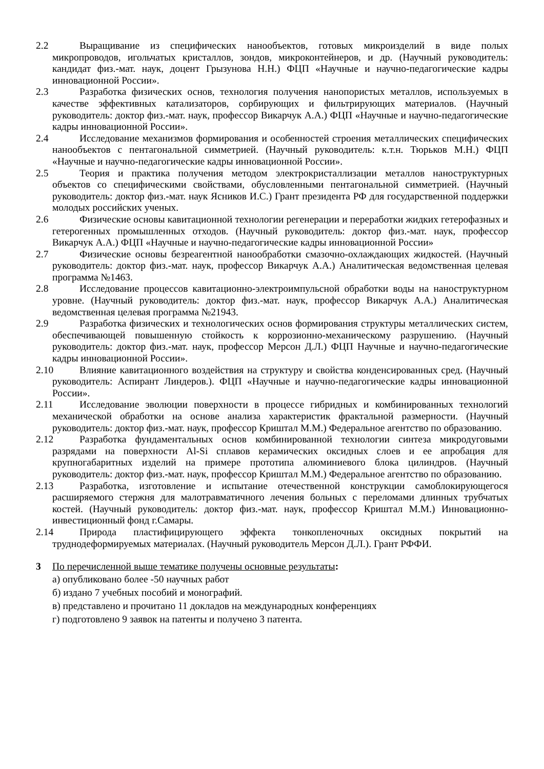2.2 Выращивание из специфических нанообъектов, готовых микроизделий в виде полых микропроводов, игольчатых кристаллов, зондов, микроконтейнеров, и др. (Научный руководитель: кандидат физ.-мат. наук, доцент Грызунова Н.Н.) ФЦП «Научные и научно-педагогические кадры инновационной России».
2.3 Разработка физических основ, технология получения нанопористых металлов, используемых в качестве эффективных катализаторов, сорбирующих и фильтрирующих материалов. (Научный руководитель: доктор физ.-мат. наук, профессор Викарчук А.А.) ФЦП «Научные и научно-педагогические кадры инновационной России».
2.4 Исследование механизмов формирования и особенностей строения металлических специфических нанообъектов с пентагональной симметрией. (Научный руководитель: к.т.н. Тюрьков М.Н.) ФЦП «Научные и научно-педагогические кадры инновационной России».
2.5 Теория и практика получения методом электрокристаллизации металлов наноструктурных объектов со специфическими свойствами, обусловленными пентагональной симметрией. (Научный руководитель: доктор физ.-мат. наук Ясников И.С.) Грант президента РФ для государственной поддержки молодых российских ученых.
2.6 Физические основы кавитационной технологии регенерации и переработки жидких гетерофазных и гетерогенных промышленных отходов. (Научный руководитель: доктор физ.-мат. наук, профессор Викарчук А.А.) ФЦП «Научные и научно-педагогические кадры инновационной России»
2.7 Физические основы безреагентной нанообработки смазочно-охлаждающих жидкостей. (Научный руководитель: доктор физ.-мат. наук, профессор Викарчук А.А.) Аналитическая ведомственная целевая программа №1463.
2.8 Исследование процессов кавитационно-электроимпульсной обработки воды на наноструктурном уровне. (Научный руководитель: доктор физ.-мат. наук, профессор Викарчук А.А.) Аналитическая ведомственная целевая программа №21943.
2.9 Разработка физических и технологических основ формирования структуры металлических систем, обеспечивающей повышенную стойкость к коррозионно-механическому разрушению. (Научный руководитель: доктор физ.-мат. наук, профессор Мерсон Д.Л.) ФЦП Научные и научно-педагогические кадры инновационной России».
2.10 Влияние кавитационного воздействия на структуру и свойства конденсированных сред. (Научный руководитель: Аспирант Линдеров.). ФЦП «Научные и научно-педагогические кадры инновационной России».
2.11 Исследование эволюции поверхности в процессе гибридных и комбинированных технологий механической обработки на основе анализа характеристик фрактальной размерности. (Научный руководитель: доктор физ.-мат. наук, профессор Криштал М.М.) Федеральное агентство по образованию.
2.12 Разработка фундаментальных основ комбинированной технологии синтеза микродуговыми разрядами на поверхности Al-Si сплавов керамических оксидных слоев и ее апробация для крупногабаритных изделий на примере прототипа алюминиевого блока цилиндров. (Научный руководитель: доктор физ.-мат. наук, профессор Криштал М.М.) Федеральное агентство по образованию.
2.13 Разработка, изготовление и испытание отечественной конструкции самоблокирующегося расширяемого стержня для малотравматичного лечения больных с переломами длинных трубчатых костей. (Научный руководитель: доктор физ.-мат. наук, профессор Криштал М.М.) Инновационно-инвестиционный фонд г.Самары.
2.14 Природа пластифицирующего эффекта тонкопленочных оксидных покрытий на труднодеформируемых материалах. (Научный руководитель Мерсон Д.Л.). Грант РФФИ.
3 По перечисленной выше тематике получены основные результаты:
а) опубликовано более -50 научных работ
б) издано 7 учебных пособий и монографий.
в) представлено и прочитано 11 докладов на международных конференциях
г) подготовлено 9 заявок на патенты и получено 3 патента.